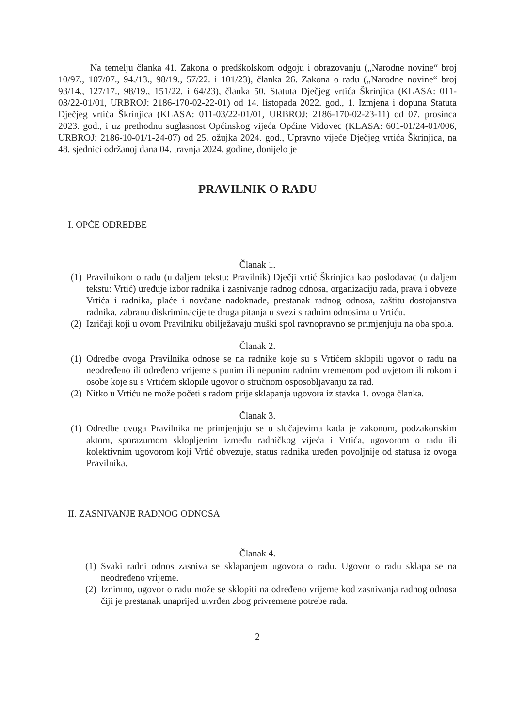Na temelju članka 41. Zakona o predškolskom odgoju i obrazovanju („Narodne novine“ broj 10/97., 107/07., 94./13., 98/19., 57/22. i 101/23), članka 26. Zakona o radu („Narodne novine“ broj 93/14., 127/17., 98/19., 151/22. i 64/23), članka 50. Statuta Dječjeg vrtića Škrinjica (KLASA: 011-03/22-01/01, URBROJ: 2186-170-02-22-01) od 14. listopada 2022. god., 1. Izmjena i dopuna Statuta Dječjeg vrtića Škrinjica (KLASA: 011-03/22-01/01, URBROJ: 2186-170-02-23-11) od 07. prosinca 2023. god., i uz prethodnu suglasnost Općinskog vijeća Općine Vidovec (KLASA: 601-01/24-01/006, URBROJ: 2186-10-01/1-24-07) od 25. ožujka 2024. god., Upravno vijeće Dječjeg vrtića Škrinjica, na 48. sjednici održanoj dana 04. travnja 2024. godine, donijelo je
PRAVILNIK O RADU
I. OPĆE ODREDBE
Članak 1.
(1)
Pravilnikom o radu (u daljem tekstu: Pravilnik) Dječji vrtić Škrinjica kao poslodavac (u daljem tekstu: Vrtić) uređuje izbor radnika i zasnivanje radnog odnosa, organizaciju rada, prava i obveze Vrtića i radnika, plaće i novčane nadoknade, prestanak radnog odnosa, zaštitu dostojanstva radnika, zabranu diskriminacije te druga pitanja u svezi s radnim odnosima u Vrtiću.
(2)
Izričaji koji u ovom Pravilniku obilježavaju muški spol ravnopravno se primjenjuju na oba spola.
Članak 2.
(1)
Odredbe ovoga Pravilnika odnose se na radnike koje su s Vrtićem sklopili ugovor o radu na neodređeno ili određeno vrijeme s punim ili nepunim radnim vremenom pod uvjetom ili rokom i osobe koje su s Vrtićem sklopile ugovor o stručnom osposobljavanju za rad.
(2)
Nitko u Vrtiću ne može početi s radom prije sklapanja ugovora iz stavka 1. ovoga članka.
Članak 3.
(1)
Odredbe ovoga Pravilnika ne primjenjuju se u slučajevima kada je zakonom, podzakonskim aktom, sporazumom sklopljenim između radničkog vijeća i Vrtića, ugovorom o radu ili kolektivnim ugovorom koji Vrtić obvezuje, status radnika uređen povoljnije od statusa iz ovoga Pravilnika.
II. ZASNIVANJE RADNOG ODNOSA
Članak 4.
(1)
Svaki radni odnos zasniva se sklapanjem ugovora o radu. Ugovor o radu sklapa se na neodređeno vrijeme.
(2)
Iznimno, ugovor o radu može se sklopiti na određeno vrijeme kod zasnivanja radnog odnosa čiji je prestanak unaprijed utvrđen zbog privremene potrebe rada.
2